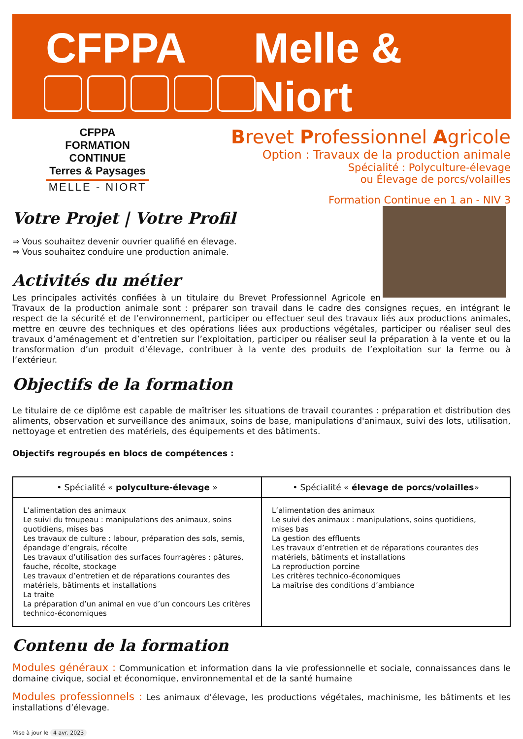CFPPA Melle & Niort
CFPPA
FORMATION CONTINUE
Terres & Paysages
MELLE - NIORT
Brevet Professionnel Agricole
Option : Travaux de la production animale
Spécialité : Polyculture-élevage
ou Élevage de porcs/volailles
Formation Continue en 1 an - NIV 3
Votre Projet | Votre Profil
⇒ Vous souhaitez devenir ouvrier qualifié en élevage.
⇒ Vous souhaitez conduire une production animale.
Activités du métier
Les principales activités confiées à un titulaire du Brevet Professionnel Agricole en Travaux de la production animale sont : préparer son travail dans le cadre des consignes reçues, en intégrant le respect de la sécurité et de l’environnement, participer ou effectuer seul des travaux liés aux productions animales, mettre en œuvre des techniques et des opérations liées aux productions végétales, participer ou réaliser seul des travaux d’aménagement et d’entretien sur l’exploitation, participer ou réaliser seul la préparation à la vente et ou la transformation d’un produit d’élevage, contribuer à la vente des produits de l’exploitation sur la ferme ou à l’extérieur.
Objectifs de la formation
Le titulaire de ce diplôme est capable de maîtriser les situations de travail courantes : préparation et distribution des aliments, observation et surveillance des animaux, soins de base, manipulations d'animaux, suivi des lots, utilisation, nettoyage et entretien des matériels, des équipements et des bâtiments.
Objectifs regroupés en blocs de compétences :
| • Spécialité « polyculture-élevage » | • Spécialité « élevage de porcs/volailles » |
| --- | --- |
| L’alimentation des animaux Le suivi du troupeau : manipulations des animaux, soins quotidiens, mises bas Les travaux de culture : labour, préparation des sols, semis, épandage d’engrais, récolte Les travaux d’utilisation des surfaces fourragères : pâtures, fauche, récolte, stockage Les travaux d’entretien et de réparations courantes des matériels, bâtiments et installations La traite La préparation d’un animal en vue d’un concours Les critères technico-économiques | L’alimentation des animaux Le suivi des animaux : manipulations, soins quotidiens, mises bas La gestion des effluents Les travaux d’entretien et de réparations courantes des matériels, bâtiments et installations La reproduction porcine Les critères technico-économiques La maîtrise des conditions d’ambiance |
Contenu de la formation
Modules généraux : Communication et information dans la vie professionnelle et sociale, connaissances dans le domaine civique, social et économique, environnemental et de la santé humaine
Modules professionnels : Les animaux d’élevage, les productions végétales, machinisme, les bâtiments et les installations d’élevage.
Mise à jour le 4 avr. 2023